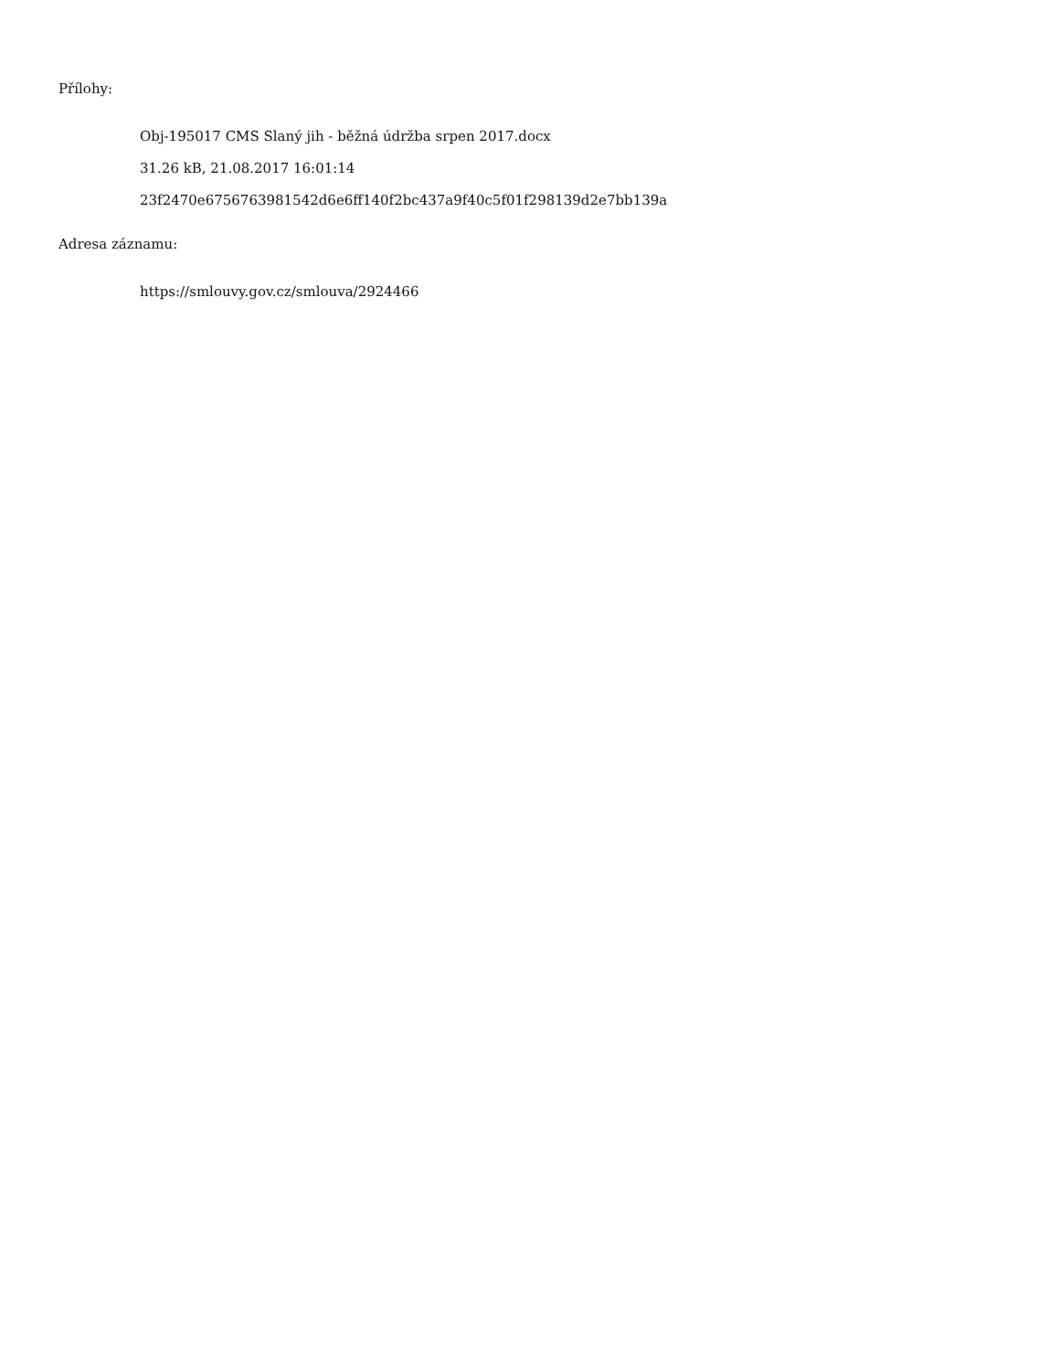Přílohy:
Obj-195017 CMS Slaný jih - běžná údržba srpen 2017.docx
31.26 kB, 21.08.2017 16:01:14
23f2470e6756763981542d6e6ff140f2bc437a9f40c5f01f298139d2e7bb139a
Adresa záznamu:
https://smlouvy.gov.cz/smlouva/2924466